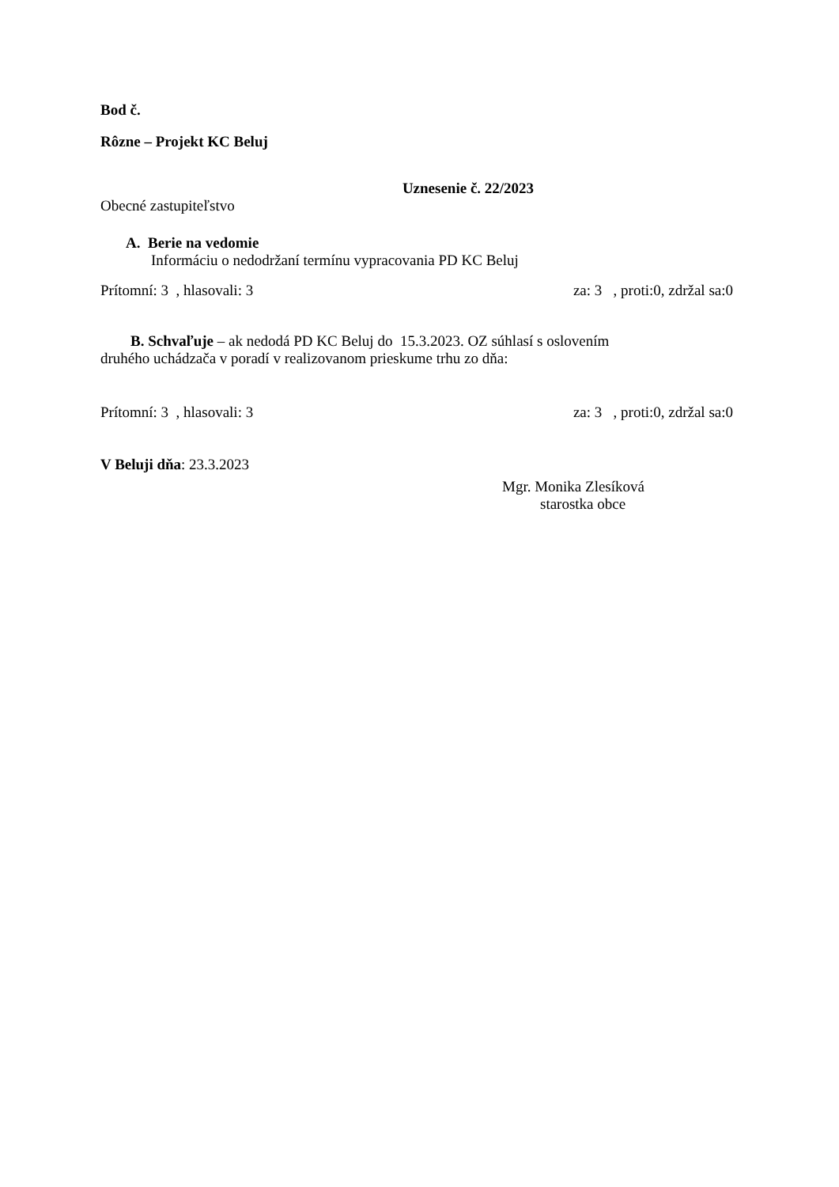Bod č.
Rôzne – Projekt KC Beluj
Uznesenie č. 22/2023
Obecné zastupiteľstvo
A. Berie na vedomie
Informáciu o nedodržaní termínu vypracovania PD KC Beluj
Prítomní: 3 , hlasovali: 3 za: 3 , proti:0, zdržal sa:0
B. Schvaľuje – ak nedodá PD KC Beluj do 15.3.2023. OZ súhlasí s oslovením
druhého uchádzača v poradí v realizovanom prieskume trhu zo dňa:
Prítomní: 3 , hlasovali: 3 za: 3 , proti:0, zdržal sa:0
V Beluji dňa: 23.3.2023
Mgr. Monika Zlesíková
starostka obce